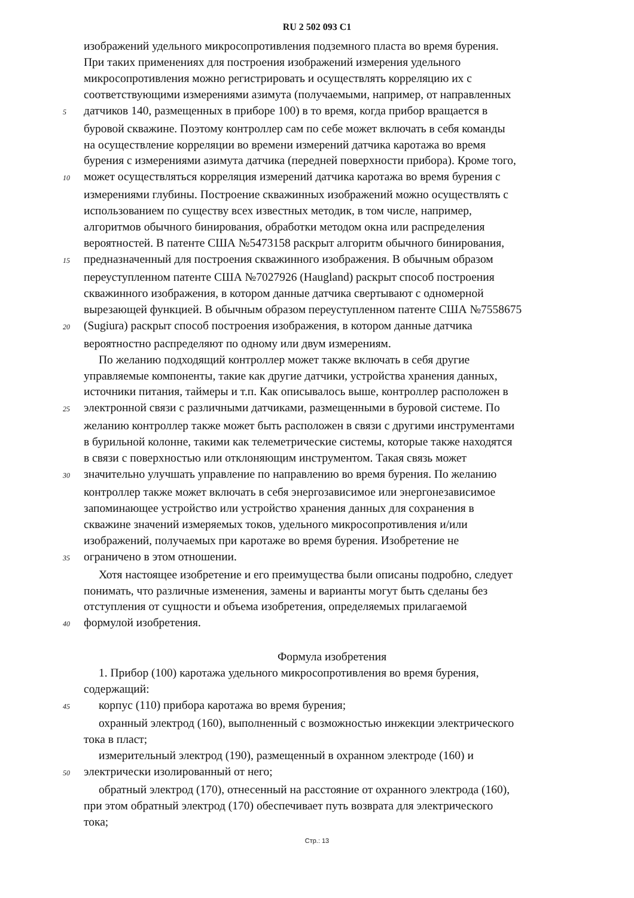RU 2 502 093 C1
изображений удельного микросопротивления подземного пласта во время бурения.
При таких применениях для построения изображений измерения удельного
микросопротивления можно регистрировать и осуществлять корреляцию их с
соответствующими измерениями азимута (получаемыми, например, от направленных
5
датчиков 140, размещенных в приборе 100) в то время, когда прибор вращается в
буровой скважине. Поэтому контроллер сам по себе может включать в себя команды
на осуществление корреляции во времени измерений датчика каротажа во время
бурения с измерениями азимута датчика (передней поверхности прибора). Кроме того,
10
может осуществляться корреляция измерений датчика каротажа во время бурения с
измерениями глубины. Построение скважинных изображений можно осуществлять с
использованием по существу всех известных методик, в том числе, например,
алгоритмов обычного бинирования, обработки методом окна или распределения
вероятностей. В патенте США №5473158 раскрыт алгоритм обычного бинирования,
15
предназначенный для построения скважинного изображения. В обычным образом
переуступленном патенте США №7027926 (Haugland) раскрыт способ построения
скважинного изображения, в котором данные датчика свертывают с одномерной
вырезающей функцией. В обычным образом переуступленном патенте США №7558675
20
(Sugiura) раскрыт способ построения изображения, в котором данные датчика
вероятностно распределяют по одному или двум измерениям.
По желанию подходящий контроллер может также включать в себя другие
управляемые компоненты, такие как другие датчики, устройства хранения данных,
источники питания, таймеры и т.п. Как описывалось выше, контроллер расположен в
25
электронной связи с различными датчиками, размещенными в буровой системе. По
желанию контроллер также может быть расположен в связи с другими инструментами
в бурильной колонне, такими как телеметрические системы, которые также находятся
в связи с поверхностью или отклоняющим инструментом. Такая связь может
30
значительно улучшать управление по направлению во время бурения. По желанию
контроллер также может включать в себя энергозависимое или энергонезависимое
запоминающее устройство или устройство хранения данных для сохранения в
скважине значений измеряемых токов, удельного микросопротивления и/или
изображений, получаемых при каротаже во время бурения. Изобретение не
35
ограничено в этом отношении.
Хотя настоящее изобретение и его преимущества были описаны подробно, следует
понимать, что различные изменения, замены и варианты могут быть сделаны без
отступления от сущности и объема изобретения, определяемых прилагаемой
40
формулой изобретения.
Формула изобретения
1. Прибор (100) каротажа удельного микросопротивления во время бурения,
содержащий:
45
корпус (110) прибора каротажа во время бурения;
охранный электрод (160), выполненный с возможностью инжекции электрического
тока в пласт;
измерительный электрод (190), размещенный в охранном электроде (160) и
50
электрически изолированный от него;
обратный электрод (170), отнесенный на расстояние от охранного электрода (160),
при этом обратный электрод (170) обеспечивает путь возврата для электрического
тока;
Стр.: 13